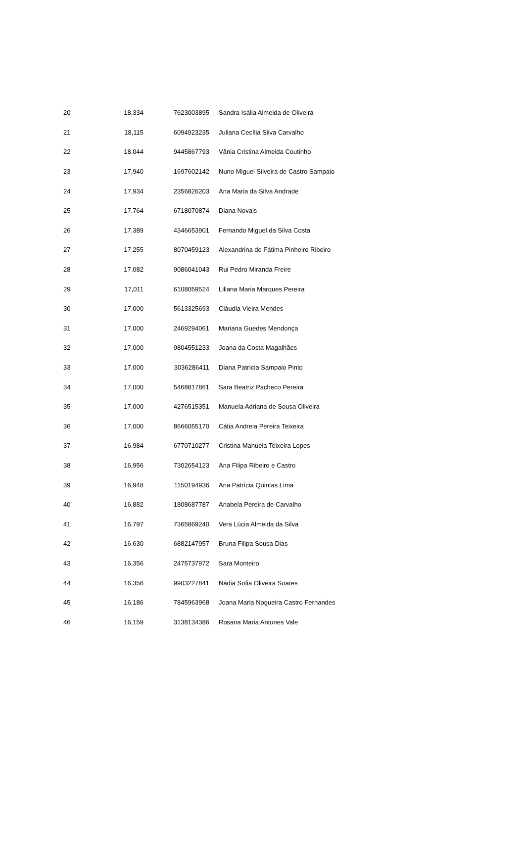| 20 | 18,334 | 7623003895 | Sandra Isália Almeida de Oliveira |
| 21 | 18,115 | 6094923235 | Juliana Cecília Silva Carvalho |
| 22 | 18,044 | 9445867793 | Vânia Cristina Almeida Coutinho |
| 23 | 17,940 | 1697602142 | Nuno Miguel Silveira de Castro Sampaio |
| 24 | 17,934 | 2356826203 | Ana Maria da Silva Andrade |
| 25 | 17,764 | 6718070874 | Diana Novais |
| 26 | 17,389 | 4346653901 | Fernando Miguel da Silva Costa |
| 27 | 17,255 | 8070459123 | Alexandrina de Fátima Pinheiro Ribeiro |
| 28 | 17,082 | 9086041043 | Rui Pedro Miranda Freire |
| 29 | 17,011 | 6108059524 | Liliana Maria Marques Pereira |
| 30 | 17,000 | 5613325693 | Cláudia Vieira Mendes |
| 31 | 17,000 | 2469294061 | Mariana Guedes Mendonça |
| 32 | 17,000 | 9804551233 | Joana da Costa Magalhães |
| 33 | 17,000 | 3036286411 | Diana Patrícia Sampaio Pinto |
| 34 | 17,000 | 5468817861 | Sara Beatriz Pacheco Pereira |
| 35 | 17,000 | 4276515351 | Manuela Adriana de Sousa Oliveira |
| 36 | 17,000 | 8666055170 | Cátia Andreia Pereira Teixeira |
| 37 | 16,984 | 6770710277 | Cristina Manuela Teixeira Lopes |
| 38 | 16,956 | 7302654123 | Ana Filipa Ribeiro e Castro |
| 39 | 16,948 | 1150194936 | Ana Patrícia Quintas Lima |
| 40 | 16,882 | 1808687787 | Anabela Pereira de Carvalho |
| 41 | 16,797 | 7365869240 | Vera Lúcia Almeida da Silva |
| 42 | 16,630 | 6882147957 | Bruna Filipa Sousa Dias |
| 43 | 16,356 | 2475737972 | Sara Monteiro |
| 44 | 16,356 | 9903227841 | Nádia Sofia Oliveira Soares |
| 45 | 16,186 | 7845963968 | Joana Maria Nogueira Castro Fernandes |
| 46 | 16,159 | 3138134386 | Rosana Maria Antunes Vale |